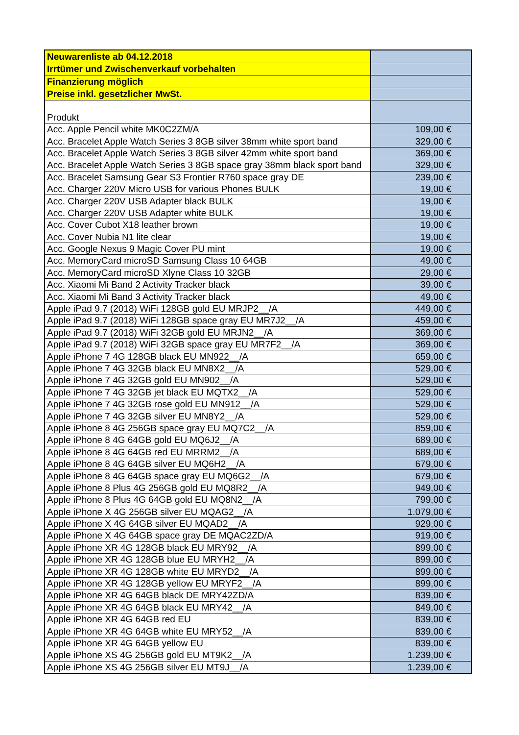| Neuwarenliste ab 04.12.2018 | |
| Irrtümer und Zwischenverkauf vorbehalten | |
| Finanzierung möglich | |
| Preise inkl. gesetzlicher MwSt. | |
| Produkt | |
| Acc. Apple Pencil white MK0C2ZM/A | 109,00 € |
| Acc. Bracelet Apple Watch Series 3 8GB silver 38mm white sport band | 329,00 € |
| Acc. Bracelet Apple Watch Series 3 8GB silver 42mm white sport band | 369,00 € |
| Acc. Bracelet Apple Watch Series 3 8GB space gray 38mm black sport band | 329,00 € |
| Acc. Bracelet Samsung Gear S3 Frontier R760 space gray DE | 239,00 € |
| Acc. Charger 220V Micro USB for various Phones BULK | 19,00 € |
| Acc. Charger 220V USB Adapter black BULK | 19,00 € |
| Acc. Charger 220V USB Adapter white BULK | 19,00 € |
| Acc. Cover Cubot X18 leather brown | 19,00 € |
| Acc. Cover Nubia N1 lite clear | 19,00 € |
| Acc. Google Nexus 9 Magic Cover PU mint | 19,00 € |
| Acc. MemoryCard microSD Samsung Class 10 64GB | 49,00 € |
| Acc. MemoryCard microSD Xlyne Class 10 32GB | 29,00 € |
| Acc. Xiaomi Mi Band 2 Activity Tracker black | 39,00 € |
| Acc. Xiaomi Mi Band 3 Activity Tracker black | 49,00 € |
| Apple iPad 9.7 (2018) WiFi 128GB gold EU MRJP2__/A | 449,00 € |
| Apple iPad 9.7 (2018) WiFi 128GB space gray EU MR7J2__/A | 459,00 € |
| Apple iPad 9.7 (2018) WiFi 32GB gold EU MRJN2__/A | 369,00 € |
| Apple iPad 9.7 (2018) WiFi 32GB space gray EU MR7F2__/A | 369,00 € |
| Apple iPhone 7 4G 128GB black EU MN922__/A | 659,00 € |
| Apple iPhone 7 4G 32GB black EU MN8X2__/A | 529,00 € |
| Apple iPhone 7 4G 32GB gold EU MN902__/A | 529,00 € |
| Apple iPhone 7 4G 32GB jet black EU MQTX2__/A | 529,00 € |
| Apple iPhone 7 4G 32GB rose gold EU MN912__/A | 529,00 € |
| Apple iPhone 7 4G 32GB silver EU MN8Y2__/A | 529,00 € |
| Apple iPhone 8 4G 256GB space gray EU MQ7C2__/A | 859,00 € |
| Apple iPhone 8 4G 64GB gold EU MQ6J2__/A | 689,00 € |
| Apple iPhone 8 4G 64GB red EU MRRM2__/A | 689,00 € |
| Apple iPhone 8 4G 64GB silver EU MQ6H2__/A | 679,00 € |
| Apple iPhone 8 4G 64GB space gray EU MQ6G2__/A | 679,00 € |
| Apple iPhone 8 Plus 4G 256GB gold EU MQ8R2__/A | 949,00 € |
| Apple iPhone 8 Plus 4G 64GB gold EU MQ8N2__/A | 799,00 € |
| Apple iPhone X 4G 256GB silver EU MQAG2__/A | 1.079,00 € |
| Apple iPhone X 4G 64GB silver EU MQAD2__/A | 929,00 € |
| Apple iPhone X 4G 64GB space gray DE MQAC2ZD/A | 919,00 € |
| Apple iPhone XR 4G 128GB black EU MRY92__/A | 899,00 € |
| Apple iPhone XR 4G 128GB blue EU MRYH2__/A | 899,00 € |
| Apple iPhone XR 4G 128GB white EU MRYD2__/A | 899,00 € |
| Apple iPhone XR 4G 128GB yellow EU MRYF2__/A | 899,00 € |
| Apple iPhone XR 4G 64GB black DE MRY42ZD/A | 839,00 € |
| Apple iPhone XR 4G 64GB black EU MRY42__/A | 849,00 € |
| Apple iPhone XR 4G 64GB red EU | 839,00 € |
| Apple iPhone XR 4G 64GB white EU MRY52__/A | 839,00 € |
| Apple iPhone XR 4G 64GB yellow EU | 839,00 € |
| Apple iPhone XS 4G 256GB gold EU MT9K2__/A | 1.239,00 € |
| Apple iPhone XS 4G 256GB silver EU MT9J__/A | 1.239,00 € |